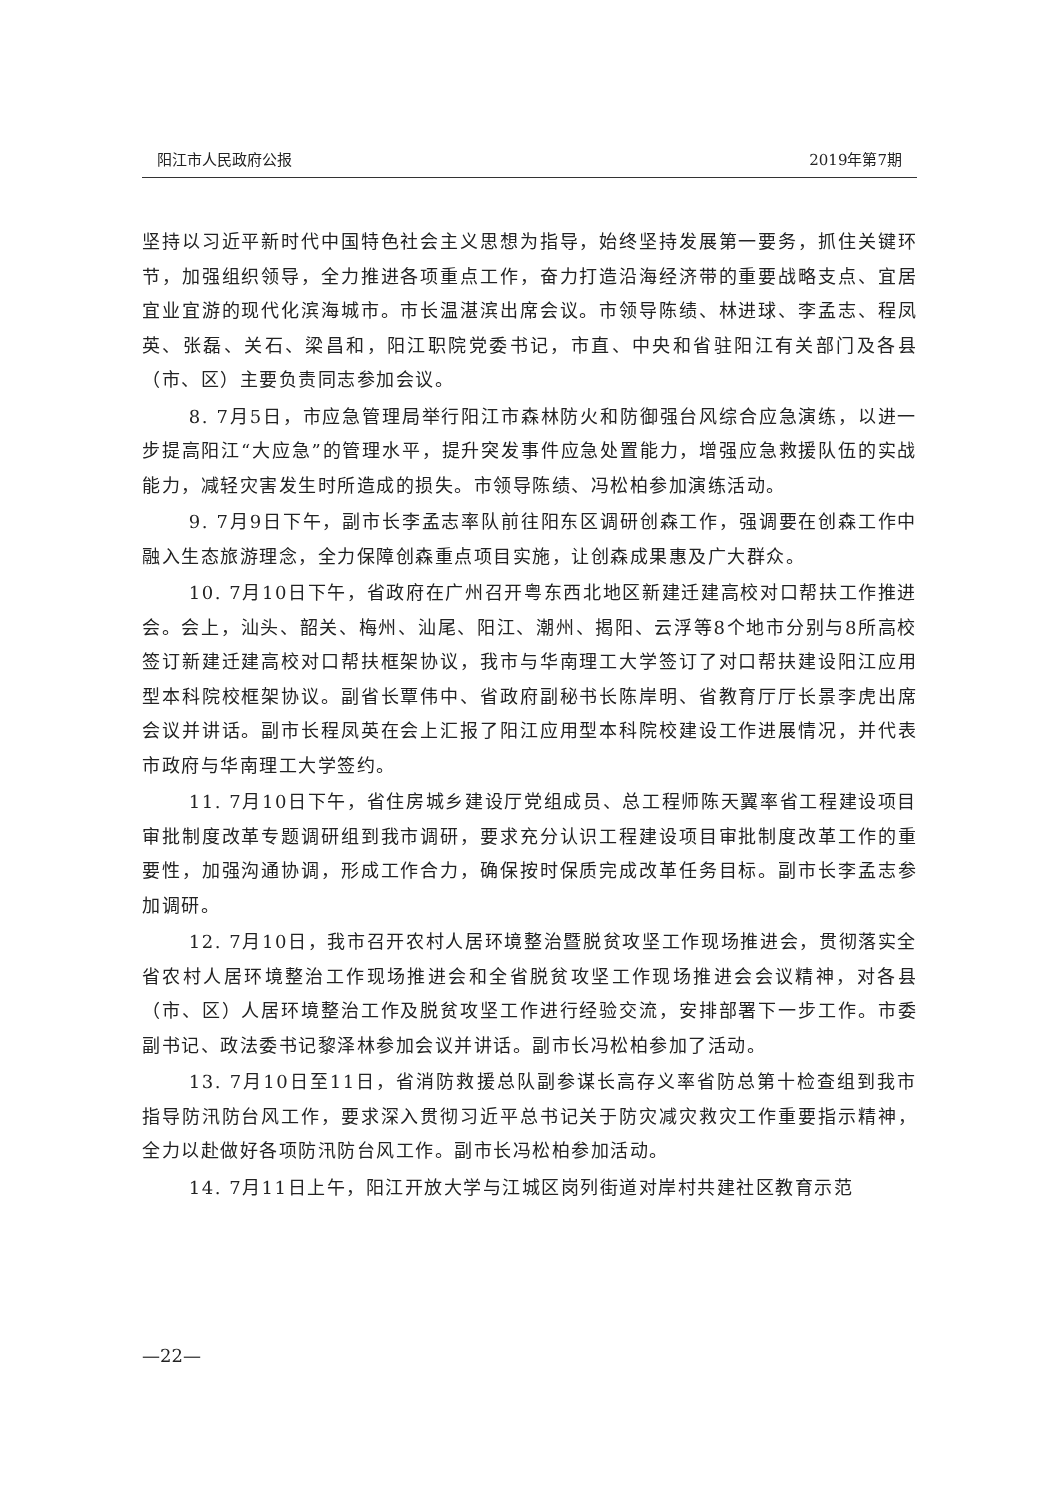阳江市人民政府公报 2019年第7期
坚持以习近平新时代中国特色社会主义思想为指导，始终坚持发展第一要务，抓住关键环节，加强组织领导，全力推进各项重点工作，奋力打造沿海经济带的重要战略支点、宜居宜业宜游的现代化滨海城市。市长温湛滨出席会议。市领导陈绩、林进球、李孟志、程凤英、张磊、关石、梁昌和，阳江职院党委书记，市直、中央和省驻阳江有关部门及各县（市、区）主要负责同志参加会议。
8. 7月5日，市应急管理局举行阳江市森林防火和防御强台风综合应急演练，以进一步提高阳江“大应急”的管理水平，提升突发事件应急处置能力，增强应急救援队伍的实战能力，减轻灾害发生时所造成的损失。市领导陈绩、冯松柏参加演练活动。
9. 7月9日下午，副市长李孟志率队前往阳东区调研创森工作，强调要在创森工作中融入生态旅游理念，全力保障创森重点项目实施，让创森成果惠及广大群众。
10. 7月10日下午，省政府在广州召开粤东西北地区新建迁建高校对口帮扶工作推进会。会上，汕头、韶关、梅州、汕尾、阳江、潮州、揭阳、云浮等8个地市分别与8所高校签订新建迁建高校对口帮扶框架协议，我市与华南理工大学签订了对口帮扶建设阳江应用型本科院校框架协议。副省长覃伟中、省政府副秘书长陈岸明、省教育厅厅长景李虎出席会议并讲话。副市长程凤英在会上汇报了阳江应用型本科院校建设工作进展情况，并代表市政府与华南理工大学签约。
11. 7月10日下午，省住房城乡建设厅党组成员、总工程师陈天翼率省工程建设项目审批制度改革专题调研组到我市调研，要求充分认识工程建设项目审批制度改革工作的重要性，加强沟通协调，形成工作合力，确保按时保质完成改革任务目标。副市长李孟志参加调研。
12. 7月10日，我市召开农村人居环境整治暨脱贫攻坚工作现场推进会，贯彻落实全省农村人居环境整治工作现场推进会和全省脱贫攻坚工作现场推进会会议精神，对各县（市、区）人居环境整治工作及脱贫攻坚工作进行经验交流，安排部署下一步工作。市委副书记、政法委书记黎泽林参加会议并讲话。副市长冯松柏参加了活动。
13. 7月10日至11日，省消防救援总队副参谋长高存义率省防总第十检查组到我市指导防汛防台风工作，要求深入贯彻习近平总书记关于防灾减灾救灾工作重要指示精神，全力以赴做好各项防汛防台风工作。副市长冯松柏参加活动。
14. 7月11日上午，阳江开放大学与江城区岗列街道对岸村共建社区教育示范
—22—